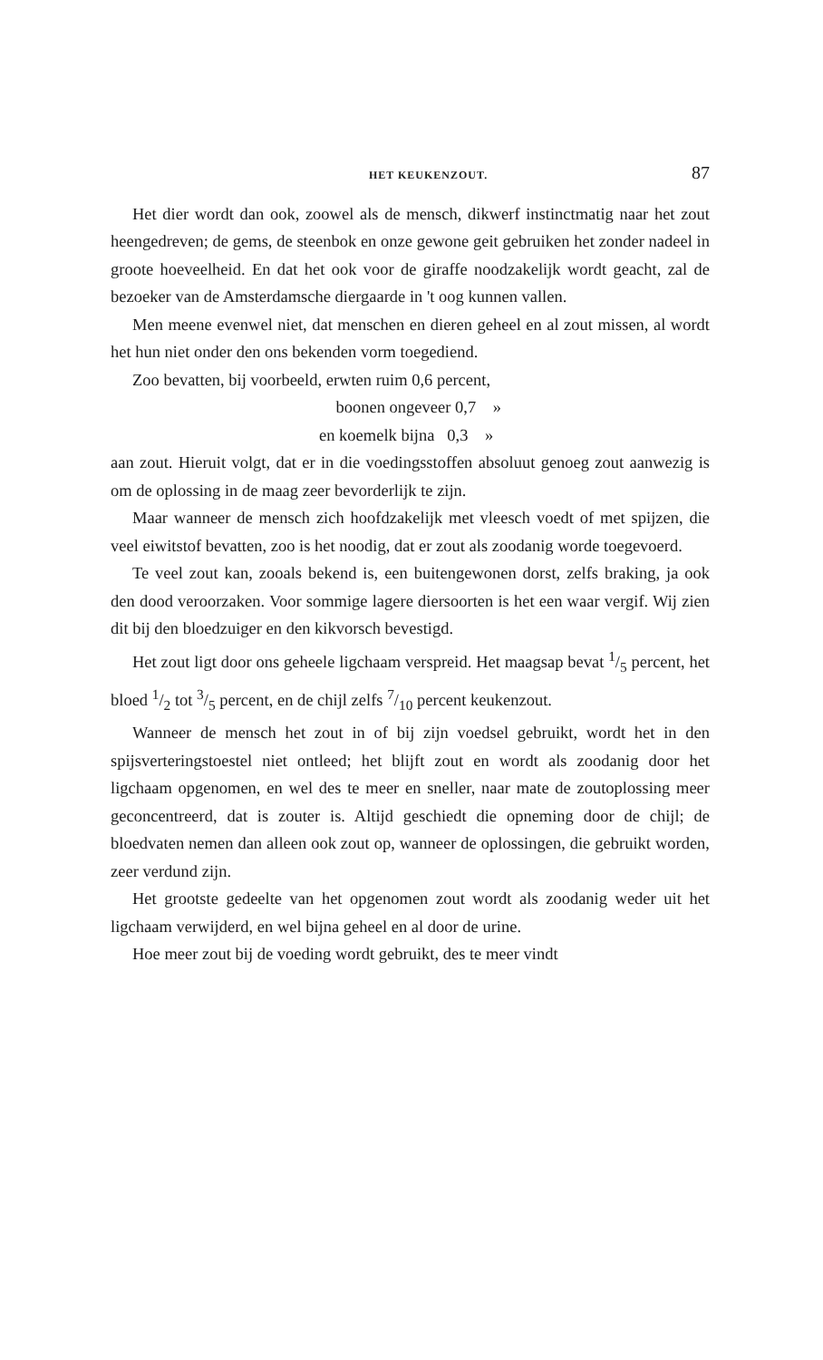HET KEUKENZOUT. 87
Het dier wordt dan ook, zoowel als de mensch, dikwerf instinctmatig naar het zout heengedreven; de gems, de steenbok en onze gewone geit gebruiken het zonder nadeel in groote hoeveelheid. En dat het ook voor de giraffe noodzakelijk wordt geacht, zal de bezoeker van de Amsterdamsche diergaarde in 't oog kunnen vallen.
Men meene evenwel niet, dat menschen en dieren geheel en al zout missen, al wordt het hun niet onder den ons bekenden vorm toegediend.
Zoo bevatten, bij voorbeeld, erwten ruim 0,6 percent,
boonen ongeveer 0,7 »
en koemelk bijna 0,3 »
aan zout. Hieruit volgt, dat er in die voedingsstoffen absoluut genoeg zout aanwezig is om de oplossing in de maag zeer bevorderlijk te zijn.
Maar wanneer de mensch zich hoofdzakelijk met vleesch voedt of met spijzen, die veel eiwitstof bevatten, zoo is het noodig, dat er zout als zoodanig worde toegevoerd.
Te veel zout kan, zooals bekend is, een buitengewonen dorst, zelfs braking, ja ook den dood veroorzaken. Voor sommige lagere diersoorten is het een waar vergif. Wij zien dit bij den bloedzuiger en den kikvorsch bevestigd.
Het zout ligt door ons geheele ligchaam verspreid. Het maagsap bevat 1/5 percent, het bloed 1/2 tot 3/5 percent, en de chijl zelfs 7/10 percent keukenzout.
Wanneer de mensch het zout in of bij zijn voedsel gebruikt, wordt het in den spijsverteringstoestel niet ontleed; het blijft zout en wordt als zoodanig door het ligchaam opgenomen, en wel des te meer en sneller, naar mate de zoutoplossing meer geconcentreerd, dat is zouter is. Altijd geschiedt die opneming door de chijl; de bloedvaten nemen dan alleen ook zout op, wanneer de oplossingen, die gebruikt worden, zeer verdund zijn.
Het grootste gedeelte van het opgenomen zout wordt als zoodanig weder uit het ligchaam verwijderd, en wel bijna geheel en al door de urine.
Hoe meer zout bij de voeding wordt gebruikt, des te meer vindt